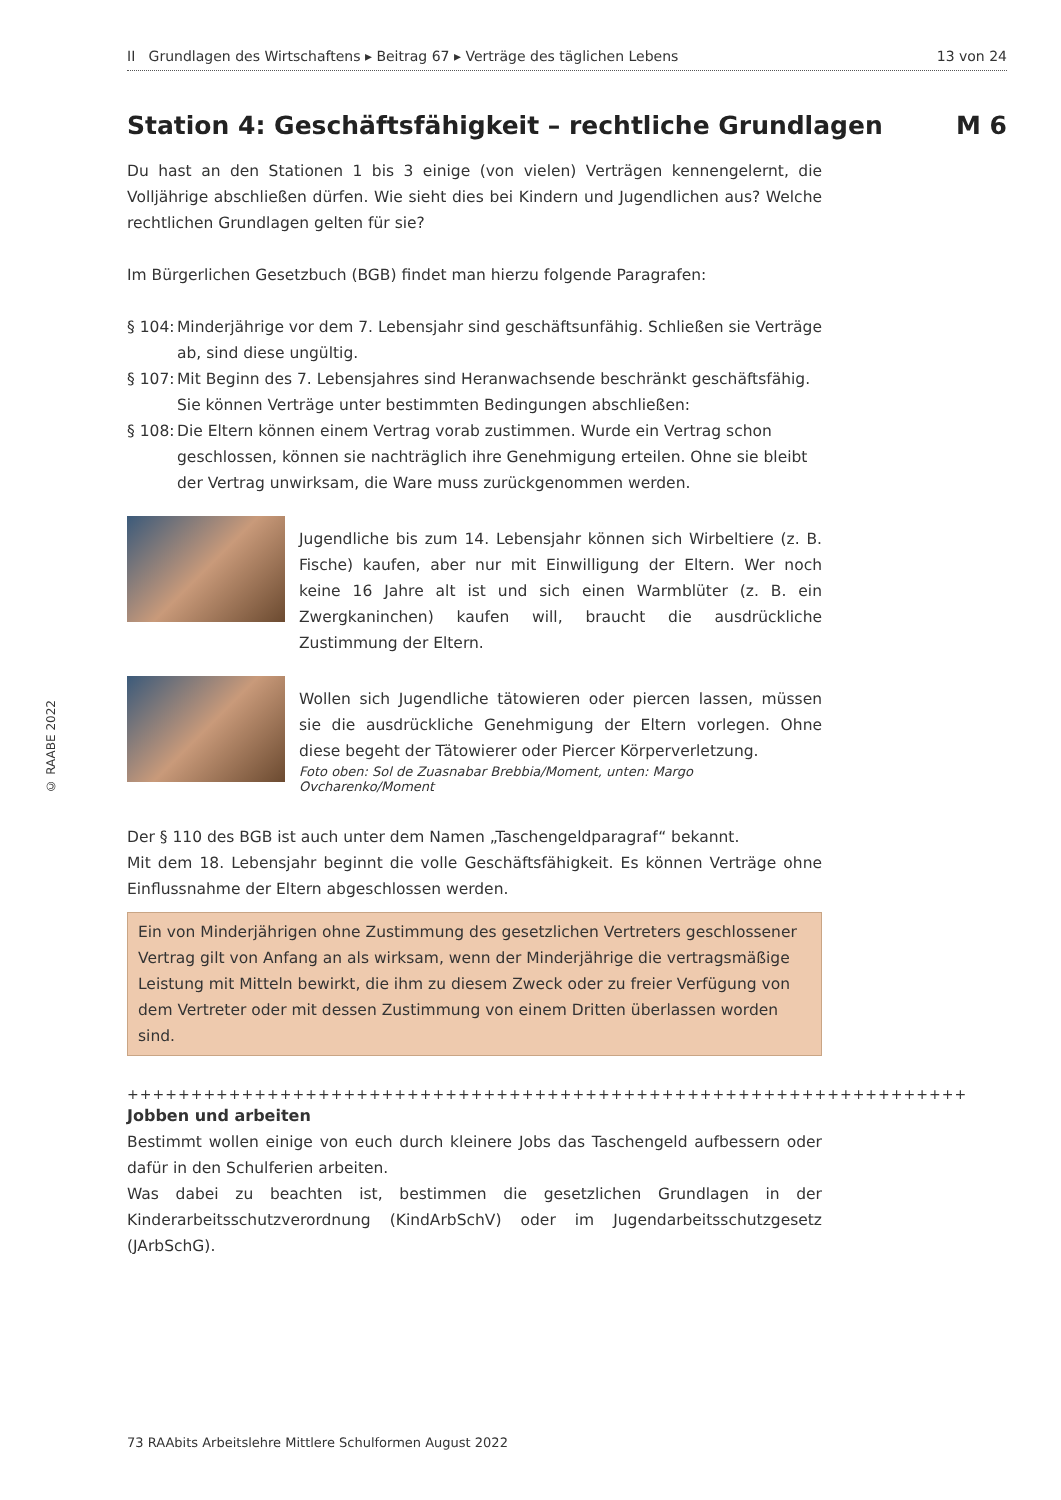© RAABE 2022
II Grundlagen des Wirtschaftens ▸ Beitrag 67 ▸ Verträge des täglichen Lebens 13 von 24
Station 4: Geschäftsfähigkeit – rechtliche Grundlagen M 6
Du hast an den Stationen 1 bis 3 einige (von vielen) Verträgen kennengelernt, die Volljährige abschließen dürfen. Wie sieht dies bei Kindern und Jugendlichen aus? Welche rechtlichen Grundlagen gelten für sie?
Im Bürgerlichen Gesetzbuch (BGB) findet man hierzu folgende Paragrafen:
§ 104:
Minderjährige vor dem 7. Lebensjahr sind geschäftsunfähig. Schließen sie Verträge ab, sind diese ungültig.
§ 107:
Mit Beginn des 7. Lebensjahres sind Heranwachsende beschränkt geschäftsfähig. Sie können Verträge unter bestimmten Bedingungen abschließen:
§ 108:
Die Eltern können einem Vertrag vorab zustimmen. Wurde ein Vertrag schon geschlossen, können sie nachträglich ihre Genehmigung erteilen. Ohne sie bleibt der Vertrag unwirksam, die Ware muss zurückgenommen werden.
Jugendliche bis zum 14. Lebensjahr können sich Wirbeltiere (z. B. Fische) kaufen, aber nur mit Einwilligung der Eltern. Wer noch keine 16 Jahre alt ist und sich einen Warmblüter (z. B. ein Zwergkaninchen) kaufen will, braucht die ausdrückliche Zustimmung der Eltern.
Wollen sich Jugendliche tätowieren oder piercen lassen, müssen sie die ausdrückliche Genehmigung der Eltern vorlegen. Ohne diese begeht der Tätowierer oder Piercer Körperverletzung.
Foto oben: Sol de Zuasnabar Brebbia/Moment, unten: Margo Ovcharenko/Moment
Der § 110 des BGB ist auch unter dem Namen „Taschengeldparagraf“ bekannt.
Mit dem 18. Lebensjahr beginnt die volle Geschäftsfähigkeit. Es können Verträge ohne Einflussnahme der Eltern abgeschlossen werden.
Ein von Minderjährigen ohne Zustimmung des gesetzlichen Vertreters geschlossener Vertrag gilt von Anfang an als wirksam, wenn der Minderjährige die vertragsmäßige Leistung mit Mitteln bewirkt, die ihm zu diesem Zweck oder zu freier Verfügung von dem Vertreter oder mit dessen Zustimmung von einem Dritten überlassen worden sind.
++++++++++++++++++++++++++++++++++++++++++++++++++++++++++++++++++
Jobben und arbeiten
Bestimmt wollen einige von euch durch kleinere Jobs das Taschengeld aufbessern oder dafür in den Schulferien arbeiten.
Was dabei zu beachten ist, bestimmen die gesetzlichen Grundlagen in der Kinderarbeitsschutzverordnung (KindArbSchV) oder im Jugendarbeitsschutzgesetz (JArbSchG).
73 RAAbits Arbeitslehre Mittlere Schulformen August 2022